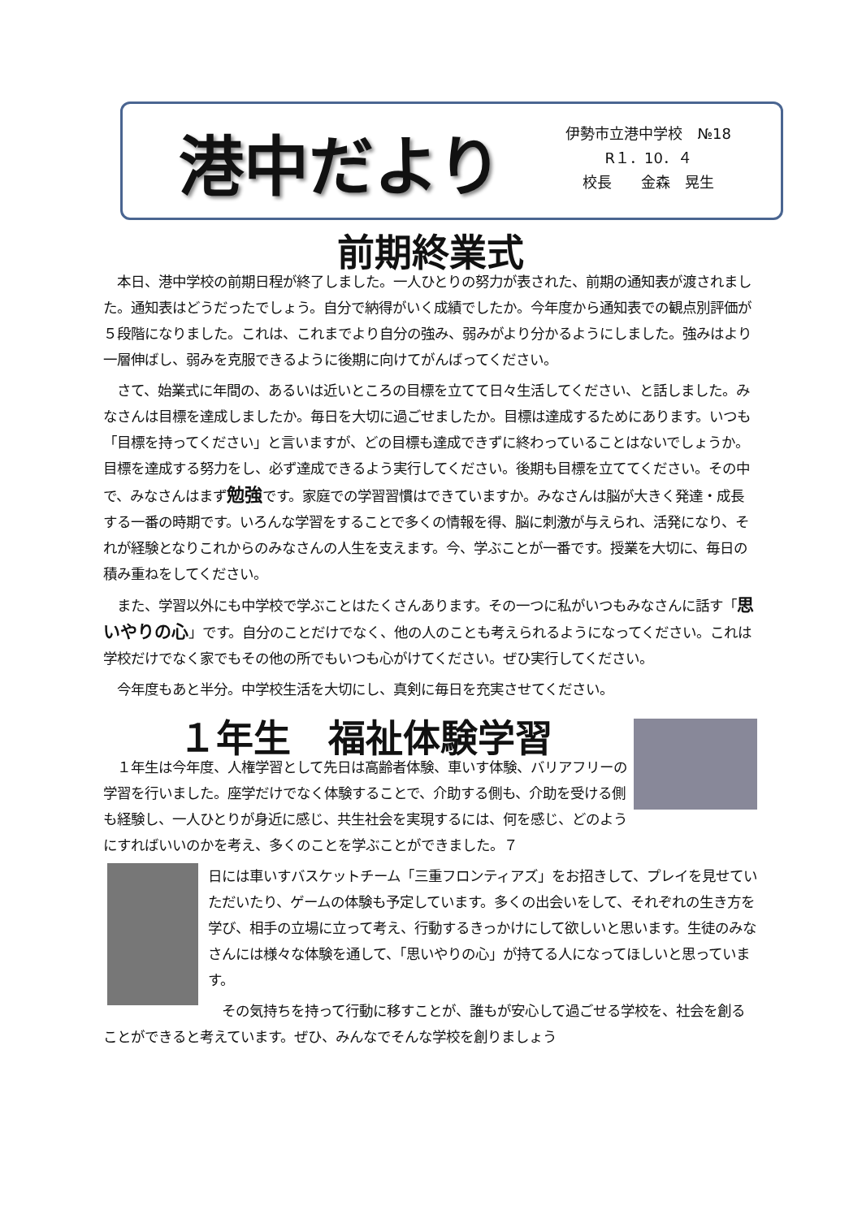港中だより
伊勢市立港中学校　№18
R１．10．４
校長　　金森　晃生
前期終業式
　本日、港中学校の前期日程が終了しました。一人ひとりの努力が表された、前期の通知表が渡されました。通知表はどうだったでしょう。自分で納得がいく成績でしたか。今年度から通知表での観点別評価が５段階になりました。これは、これまでより自分の強み、弱みがより分かるようにしました。強みはより一層伸ばし、弱みを克服できるように後期に向けてがんばってください。
　さて、始業式に年間の、あるいは近いところの目標を立てて日々生活してください、と話しました。みなさんは目標を達成しましたか。毎日を大切に過ごせましたか。目標は達成するためにあります。いつも「目標を持ってください」と言いますが、どの目標も達成できずに終わっていることはないでしょうか。目標を達成する努力をし、必ず達成できるよう実行してください。後期も目標を立ててください。その中で、みなさんはまず勉強です。家庭での学習習慣はできていますか。みなさんは脳が大きく発達・成長する一番の時期です。いろんな学習をすることで多くの情報を得、脳に刺激が与えられ、活発になり、それが経験となりこれからのみなさんの人生を支えます。今、学ぶことが一番です。授業を大切に、毎日の積み重ねをしてください。
　また、学習以外にも中学校で学ぶことはたくさんあります。その一つに私がいつもみなさんに話す「思いやりの心」です。自分のことだけでなく、他の人のことも考えられるようになってください。これは学校だけでなく家でもその他の所でもいつも心がけてください。ぜひ実行してください。
　今年度もあと半分。中学校生活を大切にし、真剣に毎日を充実させてください。
１年生　福祉体験学習
　１年生は今年度、人権学習として先日は高齢者体験、車いす体験、バリアフリーの学習を行いました。座学だけでなく体験することで、介助する側も、介助を受ける側も経験し、一人ひとりが身近に感じ、共生社会を実現するには、何を感じ、どのようにすればいいのかを考え、多くのことを学ぶことができました。７
日には車いすバスケットチーム「三重フロンティアズ」をお招きして、プレイを見せていただいたり、ゲームの体験も予定しています。多くの出会いをして、それぞれの生き方を学び、相手の立場に立って考え、行動するきっかけにして欲しいと思います。生徒のみなさんには様々な体験を通して、「思いやりの心」が持てる人になってほしいと思っています。
　その気持ちを持って行動に移すことが、誰もが安心して過ごせる学校を、社会を創ることができると考えています。ぜひ、みんなでそんな学校を創りましょう